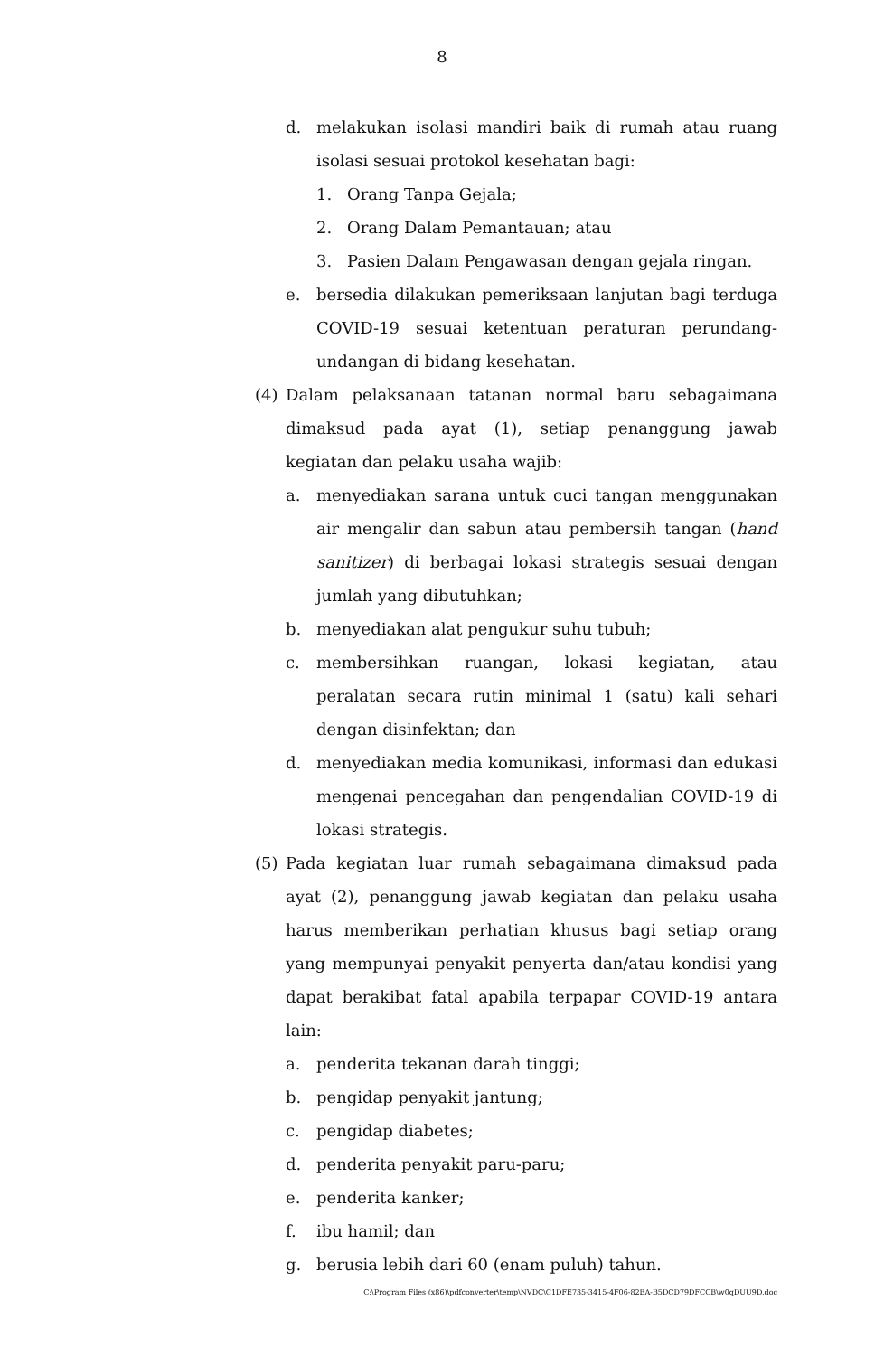8
d. melakukan isolasi mandiri baik di rumah atau ruang isolasi sesuai protokol kesehatan bagi:
1. Orang Tanpa Gejala;
2. Orang Dalam Pemantauan; atau
3. Pasien Dalam Pengawasan dengan gejala ringan.
e. bersedia dilakukan pemeriksaan lanjutan bagi terduga COVID-19 sesuai ketentuan peraturan perundang-undangan di bidang kesehatan.
(4) Dalam pelaksanaan tatanan normal baru sebagaimana dimaksud pada ayat (1), setiap penanggung jawab kegiatan dan pelaku usaha wajib:
a. menyediakan sarana untuk cuci tangan menggunakan air mengalir dan sabun atau pembersih tangan (hand sanitizer) di berbagai lokasi strategis sesuai dengan jumlah yang dibutuhkan;
b. menyediakan alat pengukur suhu tubuh;
c. membersihkan ruangan, lokasi kegiatan, atau peralatan secara rutin minimal 1 (satu) kali sehari dengan disinfektan; dan
d. menyediakan media komunikasi, informasi dan edukasi mengenai pencegahan dan pengendalian COVID-19 di lokasi strategis.
(5) Pada kegiatan luar rumah sebagaimana dimaksud pada ayat (2), penanggung jawab kegiatan dan pelaku usaha harus memberikan perhatian khusus bagi setiap orang yang mempunyai penyakit penyerta dan/atau kondisi yang dapat berakibat fatal apabila terpapar COVID-19 antara lain:
a. penderita tekanan darah tinggi;
b. pengidap penyakit jantung;
c. pengidap diabetes;
d. penderita penyakit paru-paru;
e. penderita kanker;
f. ibu hamil; dan
g. berusia lebih dari 60 (enam puluh) tahun.
C:\Program Files (x86)\pdfconverter\temp\NVDC\C1DFE735-3415-4F06-82BA-B5DCD79DFCCB\w0qDUU9D.doc